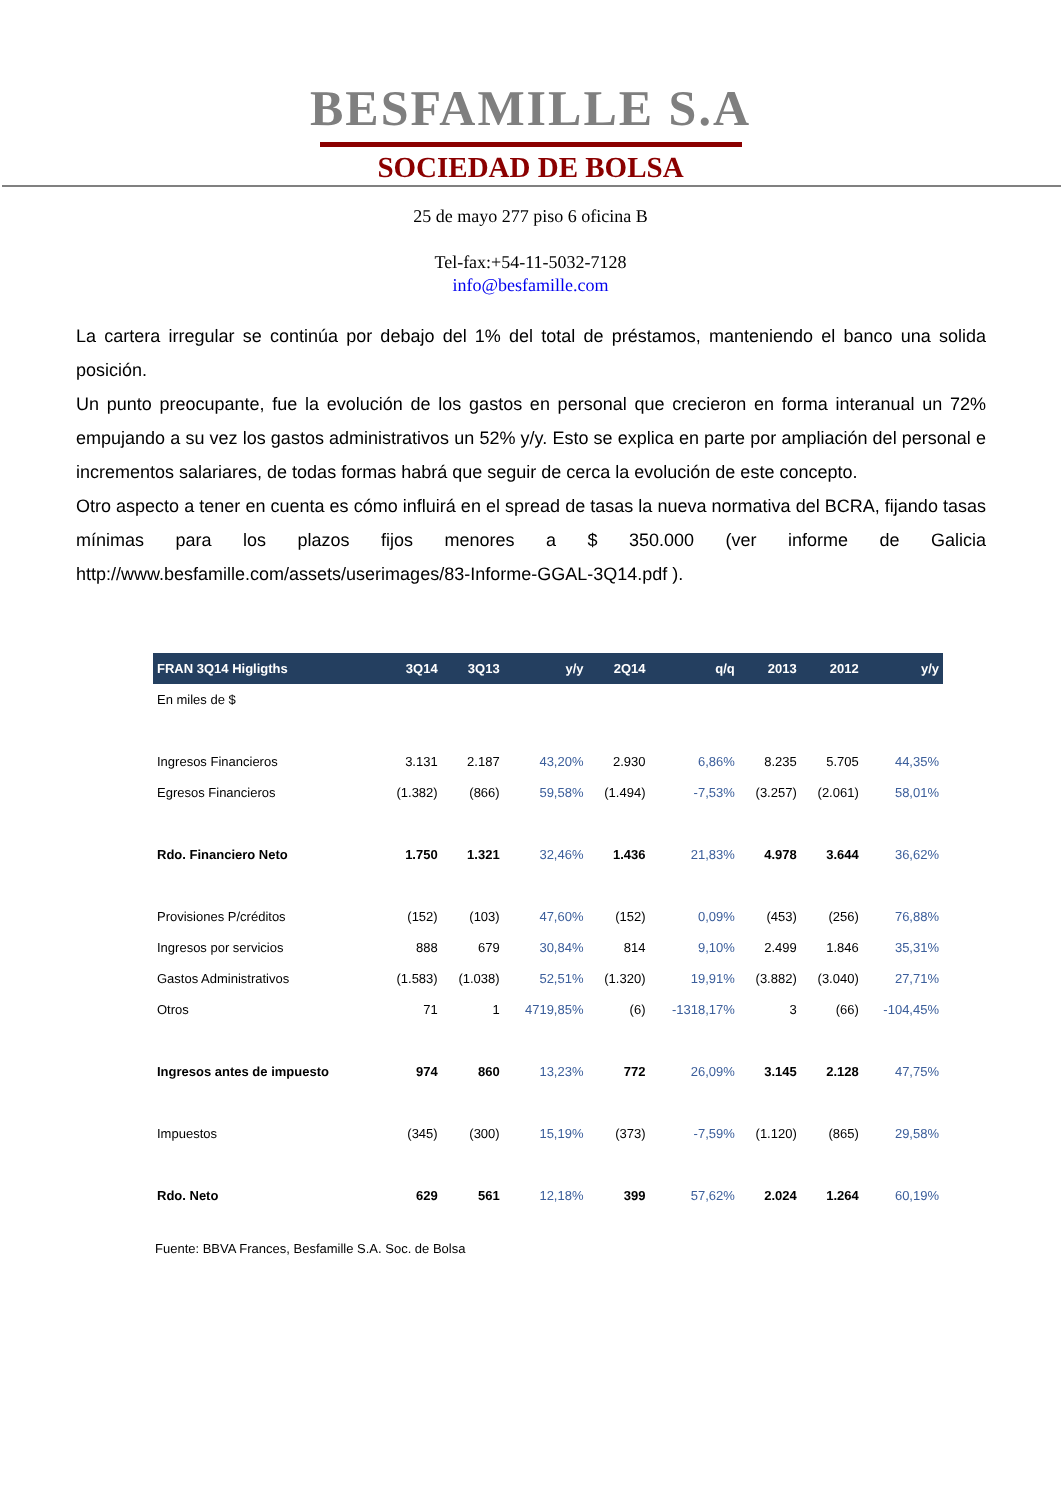BESFAMILLE S.A
SOCIEDAD DE BOLSA
25 de mayo 277 piso 6 oficina B
Tel-fax:+54-11-5032-7128
info@besfamille.com
La cartera irregular se continúa por debajo del 1% del total de préstamos, manteniendo el banco una solida posición.
Un punto preocupante, fue la evolución de los gastos en personal que crecieron en forma interanual un 72% empujando a su vez los gastos administrativos un 52% y/y. Esto se explica en parte por ampliación del personal e incrementos salariares, de todas formas habrá que seguir de cerca la evolución de este concepto.
Otro aspecto a tener en cuenta es cómo influirá en el spread de tasas la nueva normativa del BCRA, fijando tasas mínimas para los plazos fijos menores a $ 350.000 (ver informe de Galicia http://www.besfamille.com/assets/userimages/83-Informe-GGAL-3Q14.pdf ).
| FRAN 3Q14 Higligths | 3Q14 | 3Q13 | y/y | 2Q14 | q/q | 2013 | 2012 | y/y |
| --- | --- | --- | --- | --- | --- | --- | --- | --- |
| En miles de $ | | | | | | | | |
| Ingresos Financieros | 3.131 | 2.187 | 43,20% | 2.930 | 6,86% | 8.235 | 5.705 | 44,35% |
| Egresos Financieros | (1.382) | (866) | 59,58% | (1.494) | -7,53% | (3.257) | (2.061) | 58,01% |
| Rdo. Financiero Neto | 1.750 | 1.321 | 32,46% | 1.436 | 21,83% | 4.978 | 3.644 | 36,62% |
| Provisiones P/créditos | (152) | (103) | 47,60% | (152) | 0,09% | (453) | (256) | 76,88% |
| Ingresos por servicios | 888 | 679 | 30,84% | 814 | 9,10% | 2.499 | 1.846 | 35,31% |
| Gastos Administrativos | (1.583) | (1.038) | 52,51% | (1.320) | 19,91% | (3.882) | (3.040) | 27,71% |
| Otros | 71 | 1 | 4719,85% | (6) | -1318,17% | 3 | (66) | -104,45% |
| Ingresos antes de impuesto | 974 | 860 | 13,23% | 772 | 26,09% | 3.145 | 2.128 | 47,75% |
| Impuestos | (345) | (300) | 15,19% | (373) | -7,59% | (1.120) | (865) | 29,58% |
| Rdo. Neto | 629 | 561 | 12,18% | 399 | 57,62% | 2.024 | 1.264 | 60,19% |
Fuente: BBVA Frances, Besfamille S.A. Soc. de Bolsa